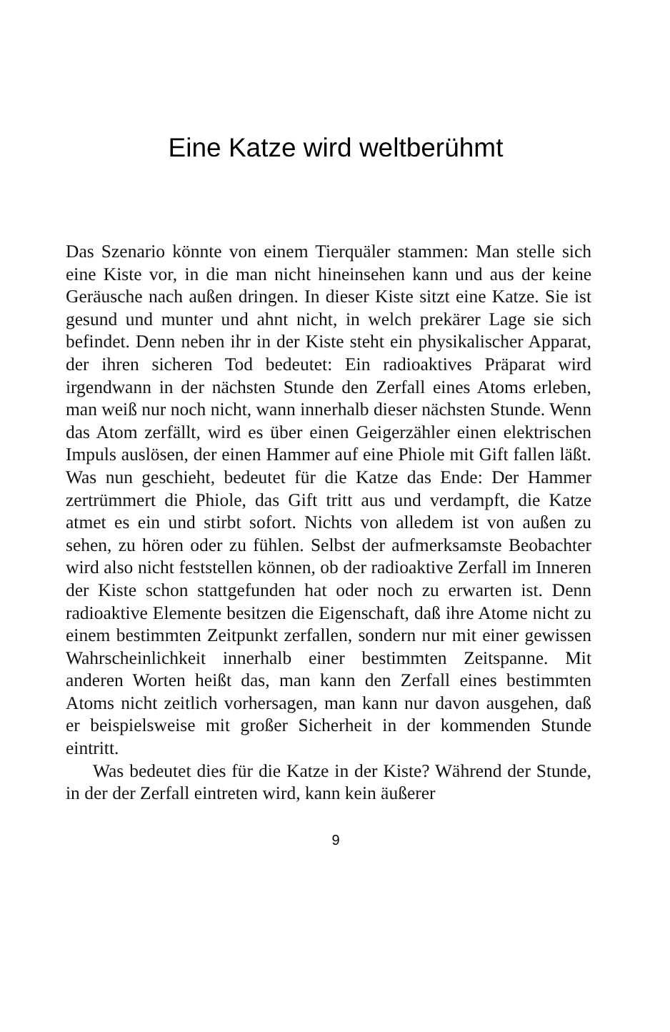Eine Katze wird weltberühmt
Das Szenario könnte von einem Tierquäler stammen: Man stelle sich eine Kiste vor, in die man nicht hineinsehen kann und aus der keine Geräusche nach außen dringen. In dieser Kiste sitzt eine Katze. Sie ist gesund und munter und ahnt nicht, in welch prekärer Lage sie sich befindet. Denn neben ihr in der Kiste steht ein physikalischer Apparat, der ihren sicheren Tod bedeutet: Ein radioaktives Präparat wird irgendwann in der nächsten Stunde den Zerfall eines Atoms erleben, man weiß nur noch nicht, wann innerhalb dieser nächsten Stunde. Wenn das Atom zerfällt, wird es über einen Geigerzähler einen elektrischen Impuls auslösen, der einen Hammer auf eine Phiole mit Gift fallen läßt. Was nun geschieht, bedeutet für die Katze das Ende: Der Hammer zertrümmert die Phiole, das Gift tritt aus und verdampft, die Katze atmet es ein und stirbt sofort. Nichts von alledem ist von außen zu sehen, zu hören oder zu fühlen. Selbst der aufmerksamste Beobachter wird also nicht feststellen können, ob der radioaktive Zerfall im Inneren der Kiste schon stattgefunden hat oder noch zu erwarten ist. Denn radioaktive Elemente besitzen die Eigenschaft, daß ihre Atome nicht zu einem bestimmten Zeitpunkt zerfallen, sondern nur mit einer gewissen Wahrscheinlichkeit innerhalb einer bestimmten Zeitspanne. Mit anderen Worten heißt das, man kann den Zerfall eines bestimmten Atoms nicht zeitlich vorhersagen, man kann nur davon ausgehen, daß er beispielsweise mit großer Sicherheit in der kommenden Stunde eintritt.
Was bedeutet dies für die Katze in der Kiste? Während der Stunde, in der der Zerfall eintreten wird, kann kein äußerer
9